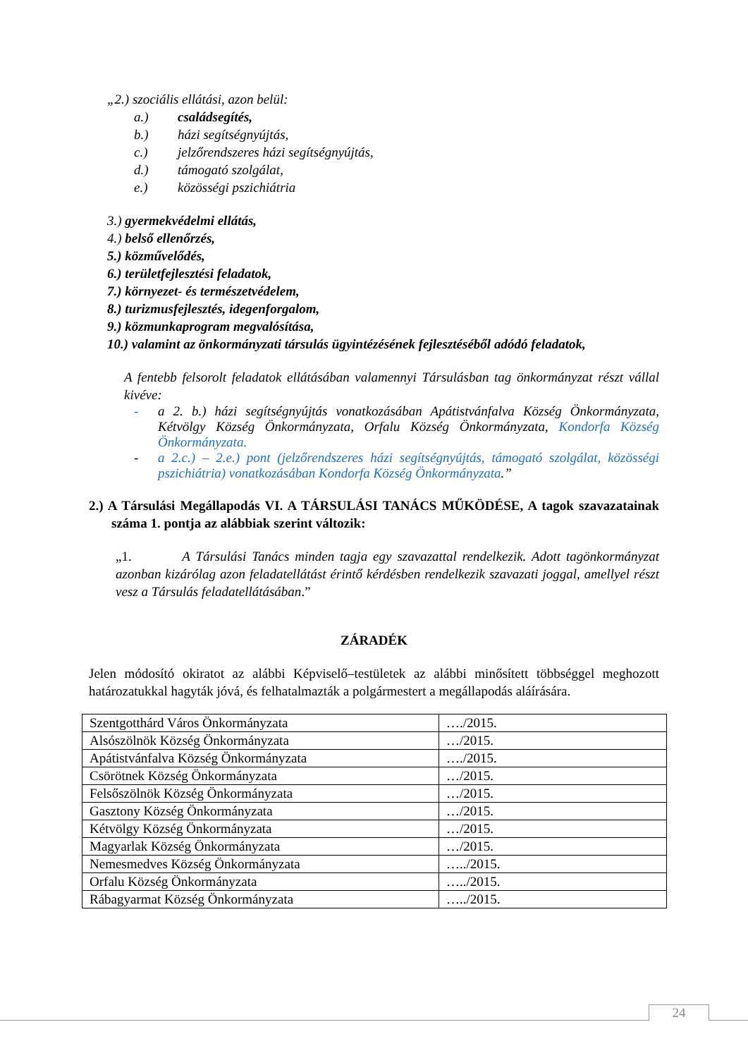„2.) szociális ellátási, azon belül:
a.) családsegítés,
b.) házi segítségnyújtás,
c.) jelzőrendszeres házi segítségnyújtás,
d.) támogató szolgálat,
e.) közösségi pszichiátria
3.) gyermekvédelmi ellátás,
4.) belső ellenőrzés,
5.) közművelődés,
6.) területfejlesztési feladatok,
7.) környezet- és természetvédelem,
8.) turizmusfejlesztés, idegenforgalom,
9.) közmunkaprogram megvalósítása,
10.) valamint az önkormányzati társulás ügyintézésének fejlesztéséből adódó feladatok,
A fentebb felsorolt feladatok ellátásában valamennyi Társulásban tag önkormányzat részt vállal kivéve:
- a 2. b.) házi segítségnyújtás vonatkozásában Apátistvánfalva Község Önkormányzata, Kétvölgy Község Önkormányzata, Orfalu Község Önkormányzata, Kondorfa Község Önkormányzata.
- a 2.c.) – 2.e.) pont (jelzőrendszeres házi segítségnyújtás, támogató szolgálat, közösségi pszichiátria) vonatkozásában Kondorfa Község Önkormányzata.”
2.) A Társulási Megállapodás VI. A TÁRSULÁSI TANÁCS MŰKÖDÉSE, A tagok szavazatainak száma 1. pontja az alábbiak szerint változik:
„1. A Társulási Tanács minden tagja egy szavazattal rendelkezik. Adott tagönkormányzat azonban kizárólag azon feladatellátást érintő kérdésben rendelkezik szavazati joggal, amellyel részt vesz a Társulás feladatellátásában.”
ZÁRADÉK
Jelen módosító okiratot az alábbi Képviselő–testületek az alábbi minősített többséggel meghozott határozatukkal hagyták jóvá, és felhatalmazták a polgármestert a megállapodás aláírására.
| Szentgotthárd Város Önkormányzata | …./2015. |
| Alsószölnök Község Önkormányzata | …/2015. |
| Apátistvánfalva Község Önkormányzata | …./2015. |
| Csörötnek Község Önkormányzata | …/2015. |
| Felsőszölnök Község Önkormányzata | …/2015. |
| Gasztony Község Önkormányzata | …/2015. |
| Kétvölgy Község Önkormányzata | …/2015. |
| Magyarlak Község Önkormányzata | …/2015. |
| Nemesmedves Község Önkormányzata | …../2015. |
| Orfalu Község Önkormányzata | …../2015. |
| Rábagyarmat Község Önkormányzata | …../2015. |
24